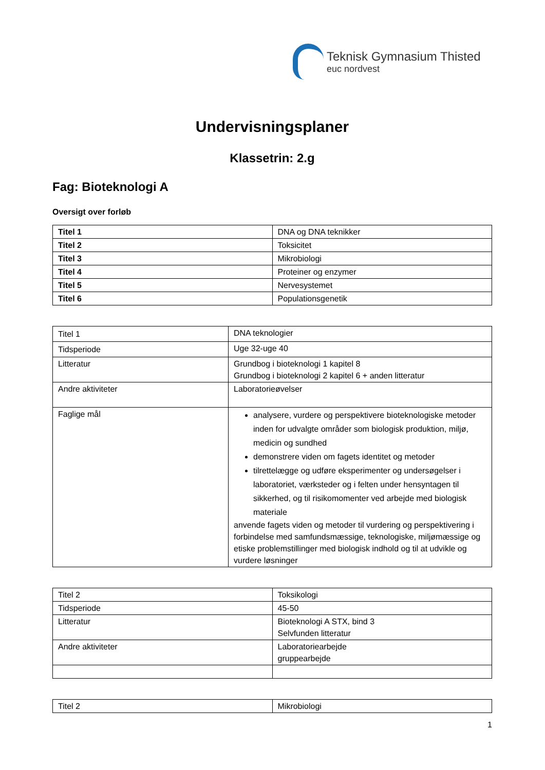Teknisk Gymnasium Thisted
euc nordvest
Undervisningsplaner
Klassetrin: 2.g
Fag: Bioteknologi A
Oversigt over forløb
| Titel 1 | DNA og DNA teknikker |
| Titel 2 | Toksicitet |
| Titel 3 | Mikrobiologi |
| Titel 4 | Proteiner og enzymer |
| Titel 5 | Nervesystemet |
| Titel 6 | Populationsgenetik |
| Titel 1 | DNA teknologier |
| Tidsperiode | Uge 32-uge 40 |
| Litteratur | Grundbog i bioteknologi 1 kapitel 8 Grundbog i bioteknologi 2 kapitel 6 + anden litteratur |
| Andre aktiviteter | Laboratorieøvelser |
| Faglige mål | analysere, vurdere og perspektivere bioteknologiske metoder inden for udvalgte områder som biologisk produktion, miljø, medicin og sundhed demonstrere viden om fagets identitet og metoder tilrettelægge og udføre eksperimenter og undersøgelser i laboratoriet, værksteder og i felten under hensyntagen til sikkerhed, og til risikomomenter ved arbejde med biologisk materiale anvende fagets viden og metoder til vurdering og perspektivering i forbindelse med samfundsmæssige, teknologiske, miljømæssige og etiske problemstillinger med biologisk indhold og til at udvikle og vurdere løsninger |
| Titel 2 | Toksikologi |
| Tidsperiode | 45-50 |
| Litteratur | Bioteknologi A STX, bind 3 Selvfunden litteratur |
| Andre aktiviteter | Laboratoriearbejde gruppearbejde |
| Titel 2 | Mikrobiologi |
1